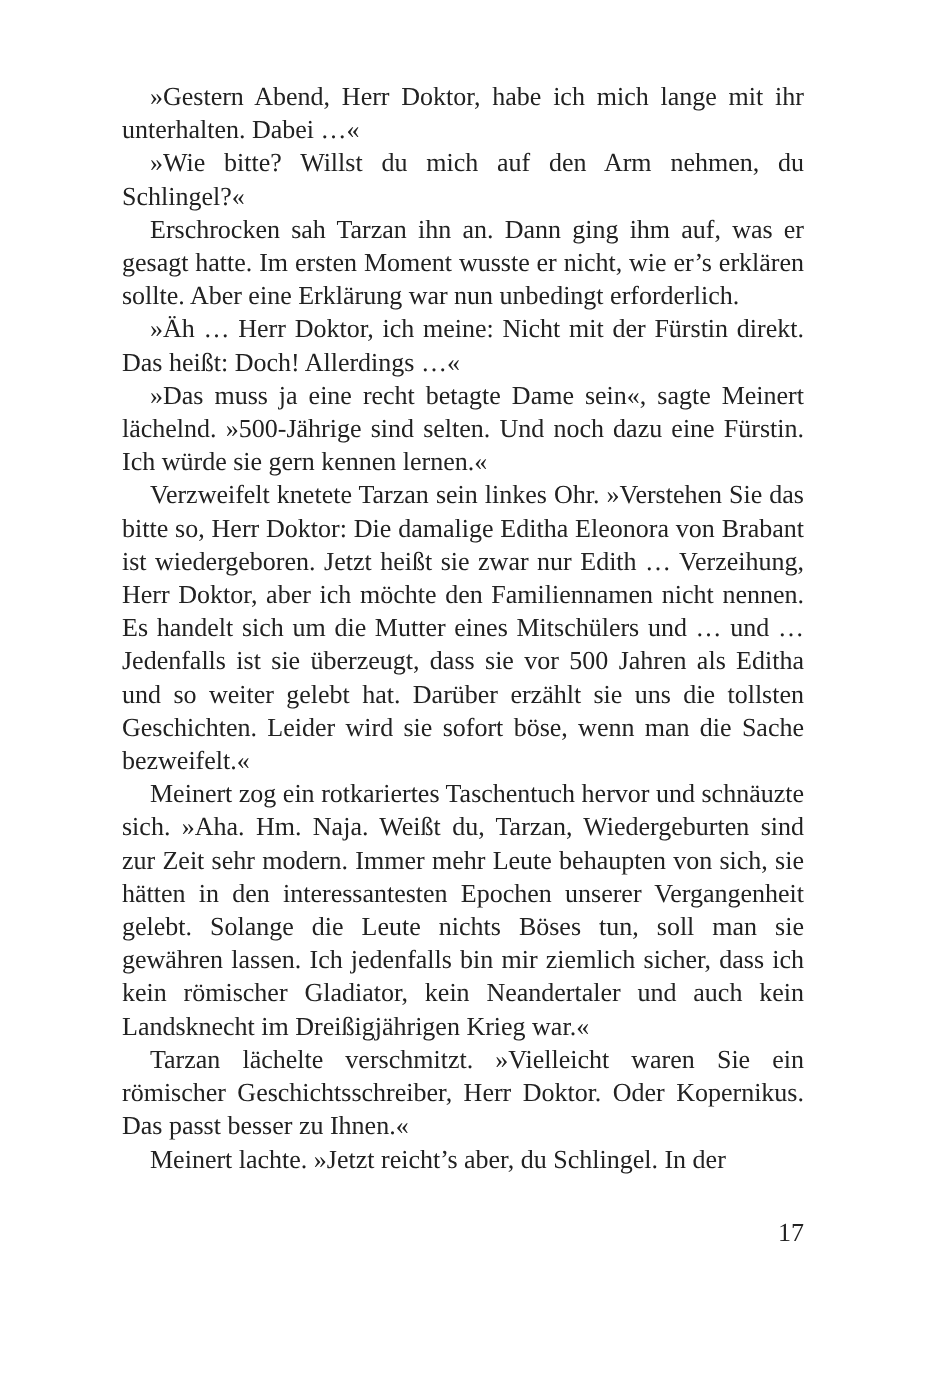»Gestern Abend, Herr Doktor, habe ich mich lange mit ihr unterhalten. Dabei …«
»Wie bitte? Willst du mich auf den Arm nehmen, du Schlingel?«
Erschrocken sah Tarzan ihn an. Dann ging ihm auf, was er gesagt hatte. Im ersten Moment wusste er nicht, wie er’s erklären sollte. Aber eine Erklärung war nun unbedingt erforderlich.
»Äh … Herr Doktor, ich meine: Nicht mit der Fürstin direkt. Das heißt: Doch! Allerdings …«
»Das muss ja eine recht betagte Dame sein«, sagte Meinert lächelnd. »500-Jährige sind selten. Und noch dazu eine Fürstin. Ich würde sie gern kennen lernen.«
Verzweifelt knetete Tarzan sein linkes Ohr. »Verstehen Sie das bitte so, Herr Doktor: Die damalige Editha Eleonora von Brabant ist wiedergeboren. Jetzt heißt sie zwar nur Edith … Verzeihung, Herr Doktor, aber ich möchte den Familiennamen nicht nennen. Es handelt sich um die Mutter eines Mitschülers und … und … Jedenfalls ist sie überzeugt, dass sie vor 500 Jahren als Editha und so weiter gelebt hat. Darüber erzählt sie uns die tollsten Geschichten. Leider wird sie sofort böse, wenn man die Sache bezweifelt.«
Meinert zog ein rotkariertes Taschentuch hervor und schnäuzte sich. »Aha. Hm. Naja. Weißt du, Tarzan, Wiedergeburten sind zur Zeit sehr modern. Immer mehr Leute behaupten von sich, sie hätten in den interessantesten Epochen unserer Vergangenheit gelebt. Solange die Leute nichts Böses tun, soll man sie gewähren lassen. Ich jedenfalls bin mir ziemlich sicher, dass ich kein römischer Gladiator, kein Neandertaler und auch kein Landsknecht im Dreißigjährigen Krieg war.«
Tarzan lächelte verschmitzt. »Vielleicht waren Sie ein römischer Geschichtsschreiber, Herr Doktor. Oder Kopernikus. Das passt besser zu Ihnen.«
Meinert lachte. »Jetzt reicht’s aber, du Schlingel. In der
17